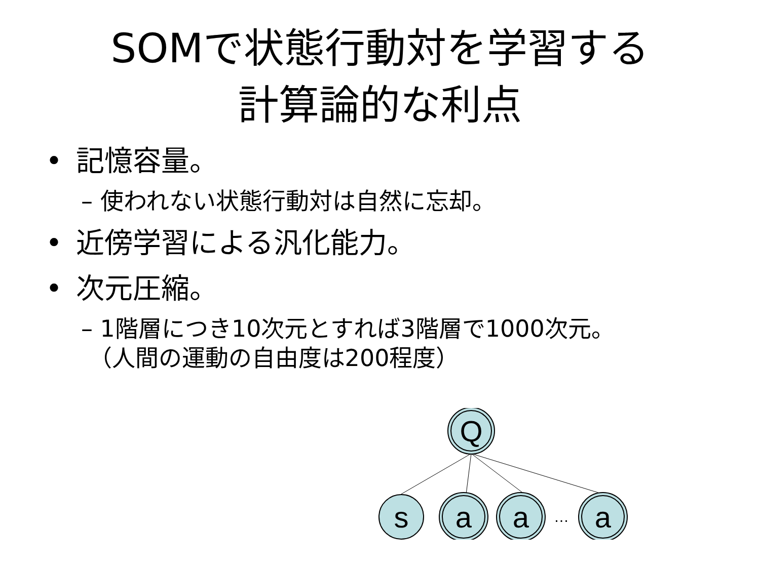SOMで状態行動対を学習する
計算論的な利点
• 記憶容量。
– 使われない状態行動対は自然に忘却。
• 近傍学習による汎化能力。
• 次元圧縮。
– 1階層につき10次元とすれば3階層で1000次元。
（人間の運動の自由度は200程度）
Q
s
a
a
…
a